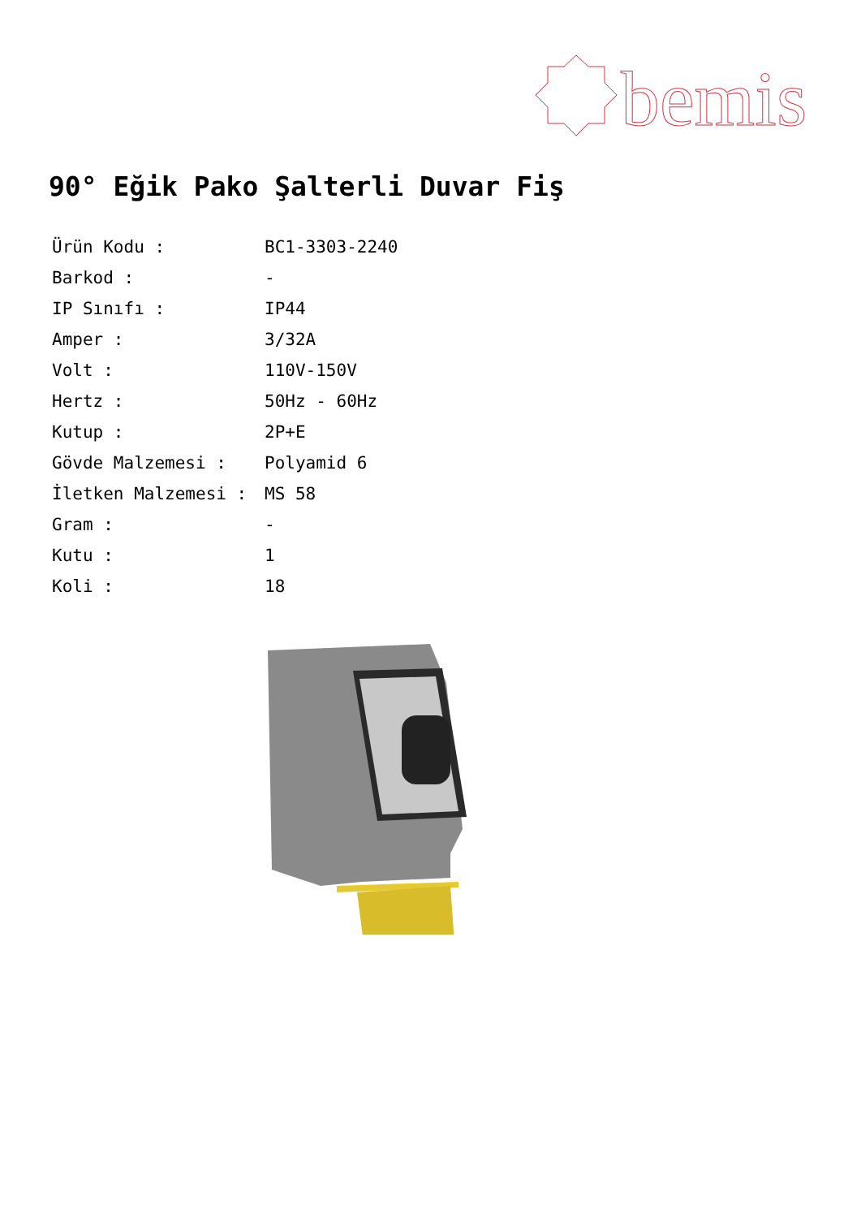bemis
90° Eğik Pako Şalterli Duvar Fiş
| Ürün Kodu : | BC1-3303-2240 |
| Barkod : | - |
| IP Sınıfı : | IP44 |
| Amper : | 3/32A |
| Volt : | 110V-150V |
| Hertz : | 50Hz - 60Hz |
| Kutup : | 2P+E |
| Gövde Malzemesi : | Polyamid 6 |
| İletken Malzemesi : | MS 58 |
| Gram : | - |
| Kutu : | 1 |
| Koli : | 18 |